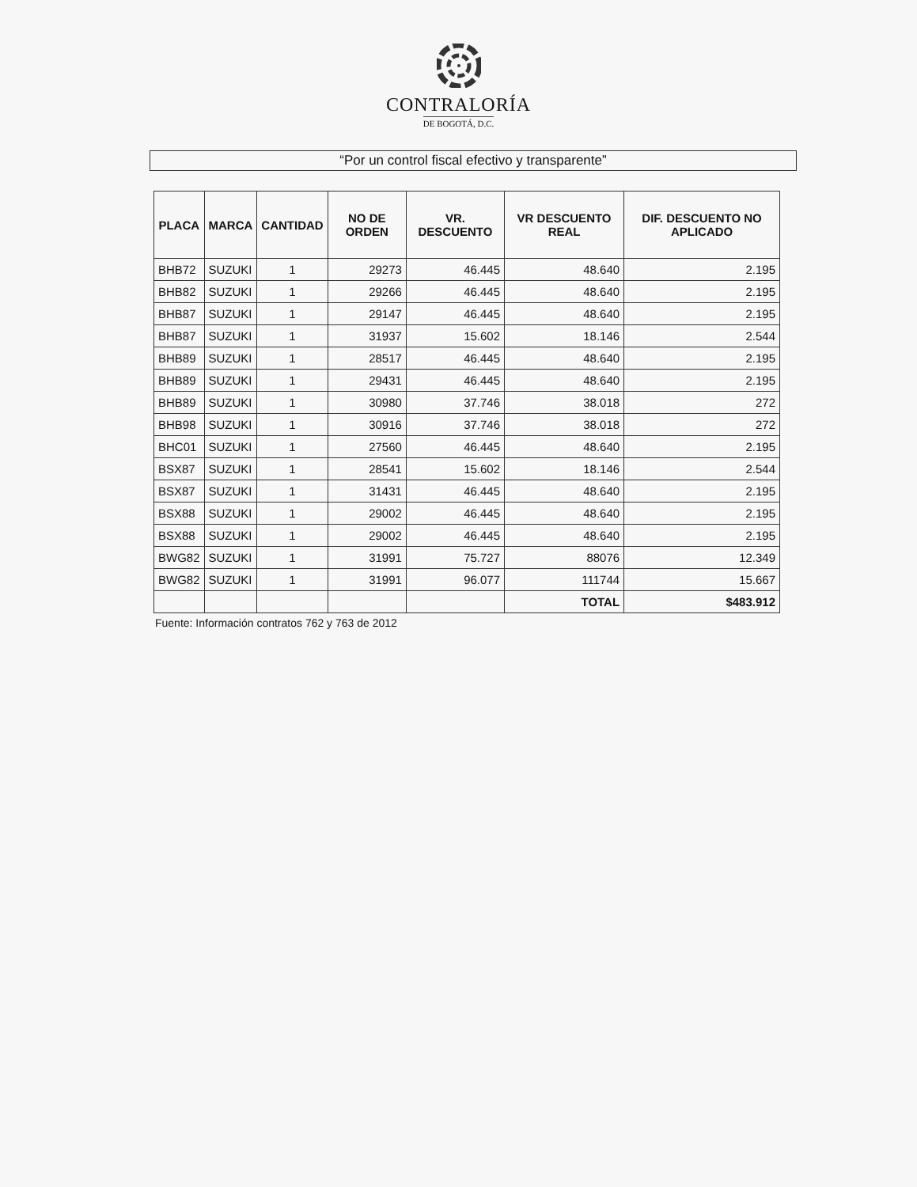CONTRALORÍA
DE BOGOTÁ, D.C.
“Por un control fiscal efectivo y transparente”
| PLACA | MARCA | CANTIDAD | NO DE ORDEN | VR. DESCUENTO | VR DESCUENTO REAL | DIF. DESCUENTO NO APLICADO |
| --- | --- | --- | --- | --- | --- | --- |
| BHB72 | SUZUKI | 1 | 29273 | 46.445 | 48.640 | 2.195 |
| BHB82 | SUZUKI | 1 | 29266 | 46.445 | 48.640 | 2.195 |
| BHB87 | SUZUKI | 1 | 29147 | 46.445 | 48.640 | 2.195 |
| BHB87 | SUZUKI | 1 | 31937 | 15.602 | 18.146 | 2.544 |
| BHB89 | SUZUKI | 1 | 28517 | 46.445 | 48.640 | 2.195 |
| BHB89 | SUZUKI | 1 | 29431 | 46.445 | 48.640 | 2.195 |
| BHB89 | SUZUKI | 1 | 30980 | 37.746 | 38.018 | 272 |
| BHB98 | SUZUKI | 1 | 30916 | 37.746 | 38.018 | 272 |
| BHC01 | SUZUKI | 1 | 27560 | 46.445 | 48.640 | 2.195 |
| BSX87 | SUZUKI | 1 | 28541 | 15.602 | 18.146 | 2.544 |
| BSX87 | SUZUKI | 1 | 31431 | 46.445 | 48.640 | 2.195 |
| BSX88 | SUZUKI | 1 | 29002 | 46.445 | 48.640 | 2.195 |
| BSX88 | SUZUKI | 1 | 29002 | 46.445 | 48.640 | 2.195 |
| BWG82 | SUZUKI | 1 | 31991 | 75.727 | 88076 | 12.349 |
| BWG82 | SUZUKI | 1 | 31991 | 96.077 | 111744 | 15.667 |
| | | | | | TOTAL | $483.912 |
Fuente: Información contratos 762 y 763 de 2012